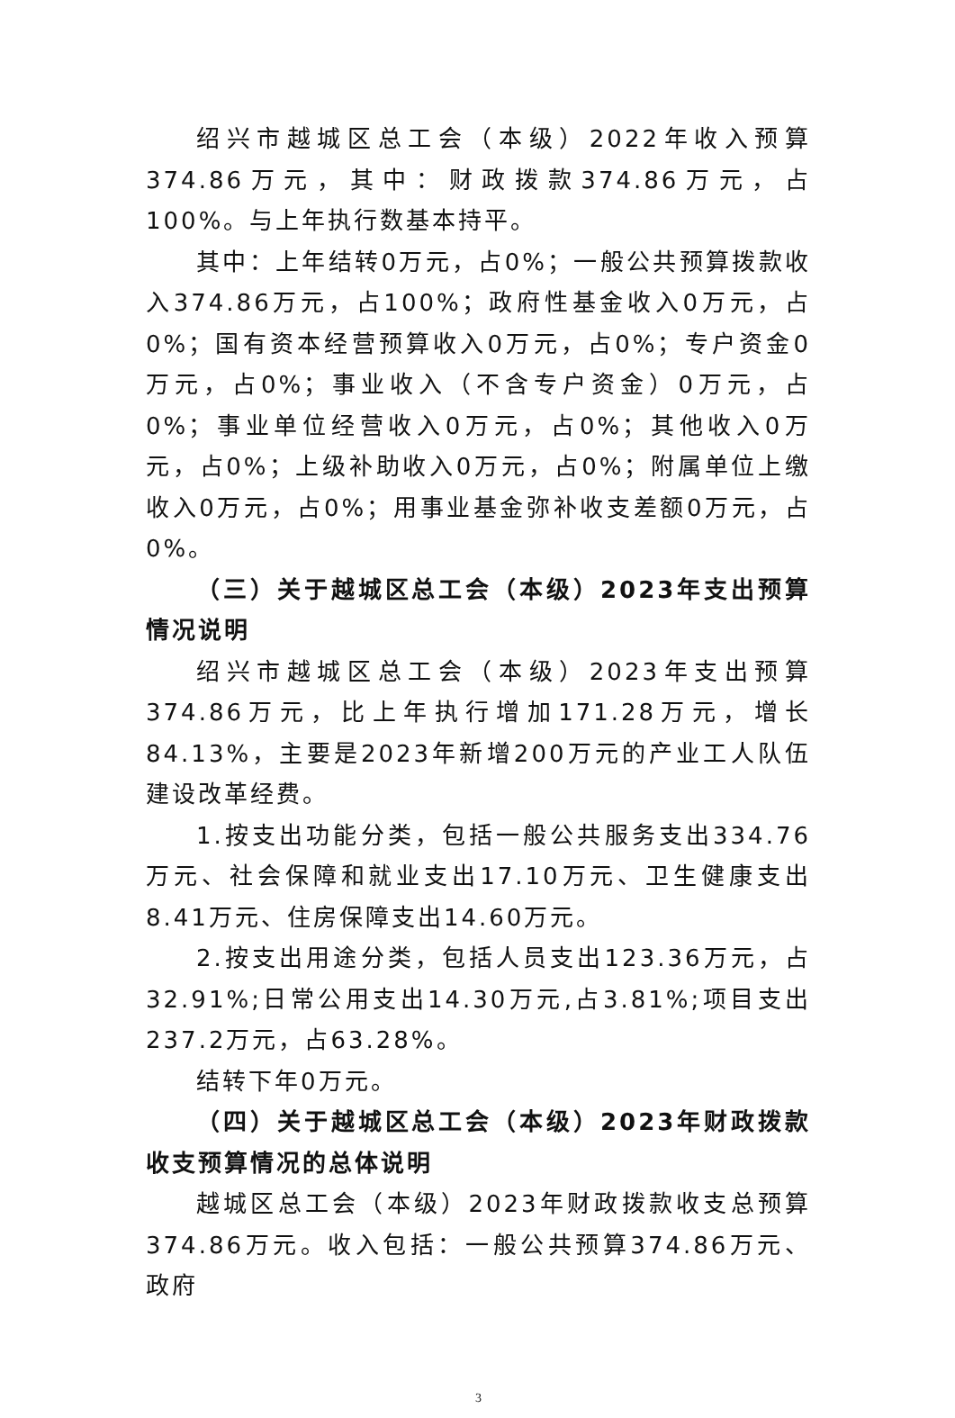绍兴市越城区总工会（本级）2022年收入预算374.86万元，其中：财政拨款374.86万元，占100%。与上年执行数基本持平。
其中：上年结转0万元，占0%；一般公共预算拨款收入374.86万元，占100%；政府性基金收入0万元，占0%；国有资本经营预算收入0万元，占0%；专户资金0万元，占0%；事业收入（不含专户资金）0万元，占0%；事业单位经营收入0万元，占0%；其他收入0万元，占0%；上级补助收入0万元，占0%；附属单位上缴收入0万元，占0%；用事业基金弥补收支差额0万元，占0%。
（三）关于越城区总工会（本级）2023年支出预算情况说明
绍兴市越城区总工会（本级）2023年支出预算374.86万元，比上年执行增加171.28万元，增长84.13%，主要是2023年新增200万元的产业工人队伍建设改革经费。
1.按支出功能分类，包括一般公共服务支出334.76万元、社会保障和就业支出17.10万元、卫生健康支出8.41万元、住房保障支出14.60万元。
2.按支出用途分类，包括人员支出123.36万元，占32.91%;日常公用支出14.30万元,占3.81%;项目支出237.2万元，占63.28%。
结转下年0万元。
（四）关于越城区总工会（本级）2023年财政拨款收支预算情况的总体说明
越城区总工会（本级）2023年财政拨款收支总预算374.86万元。收入包括：一般公共预算374.86万元、政府
3